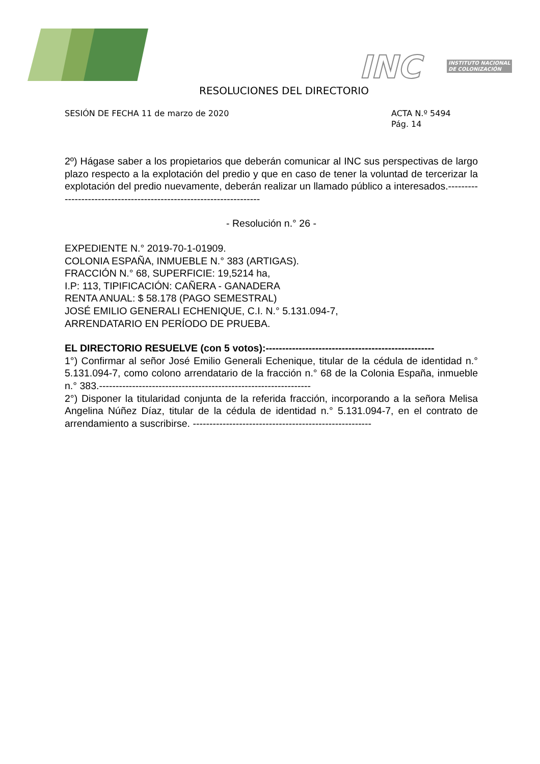INC
INSTITUTO NACIONAL
DE COLONIZACIÓN
RESOLUCIONES DEL DIRECTORIO
SESIÓN DE FECHA 11 de marzo de 2020
ACTA N.º 5494
Pág. 14
2º) Hágase saber a los propietarios que deberán comunicar al INC sus perspectivas de largo plazo respecto a la explotación del predio y que en caso de tener la voluntad de tercerizar la explotación del predio nuevamente, deberán realizar un llamado público a interesados.--------------------------------------------------------------------
- Resolución n.° 26 -
EXPEDIENTE N.° 2019-70-1-01909.
COLONIA ESPAÑA, INMUEBLE N.° 383 (ARTIGAS).
FRACCIÓN N.° 68, SUPERFICIE: 19,5214 ha,
I.P: 113, TIPIFICACIÓN: CAÑERA - GANADERA
RENTA ANUAL: $ 58.178 (PAGO SEMESTRAL)
JOSÉ EMILIO GENERALI ECHENIQUE, C.I. N.° 5.131.094-7,
ARRENDATARIO EN PERÍODO DE PRUEBA.
EL DIRECTORIO RESUELVE (con 5 votos):---------------------------------------------------
1°) Confirmar al señor José Emilio Generali Echenique, titular de la cédula de identidad n.° 5.131.094-7, como colono arrendatario de la fracción n.° 68 de la Colonia España, inmueble n.° 383.----------------------------------------------------------------
2°) Disponer la titularidad conjunta de la referida fracción, incorporando a la señora Melisa Angelina Núñez Díaz, titular de la cédula de identidad n.° 5.131.094-7, en el contrato de arrendamiento a suscribirse. ------------------------------------------------------